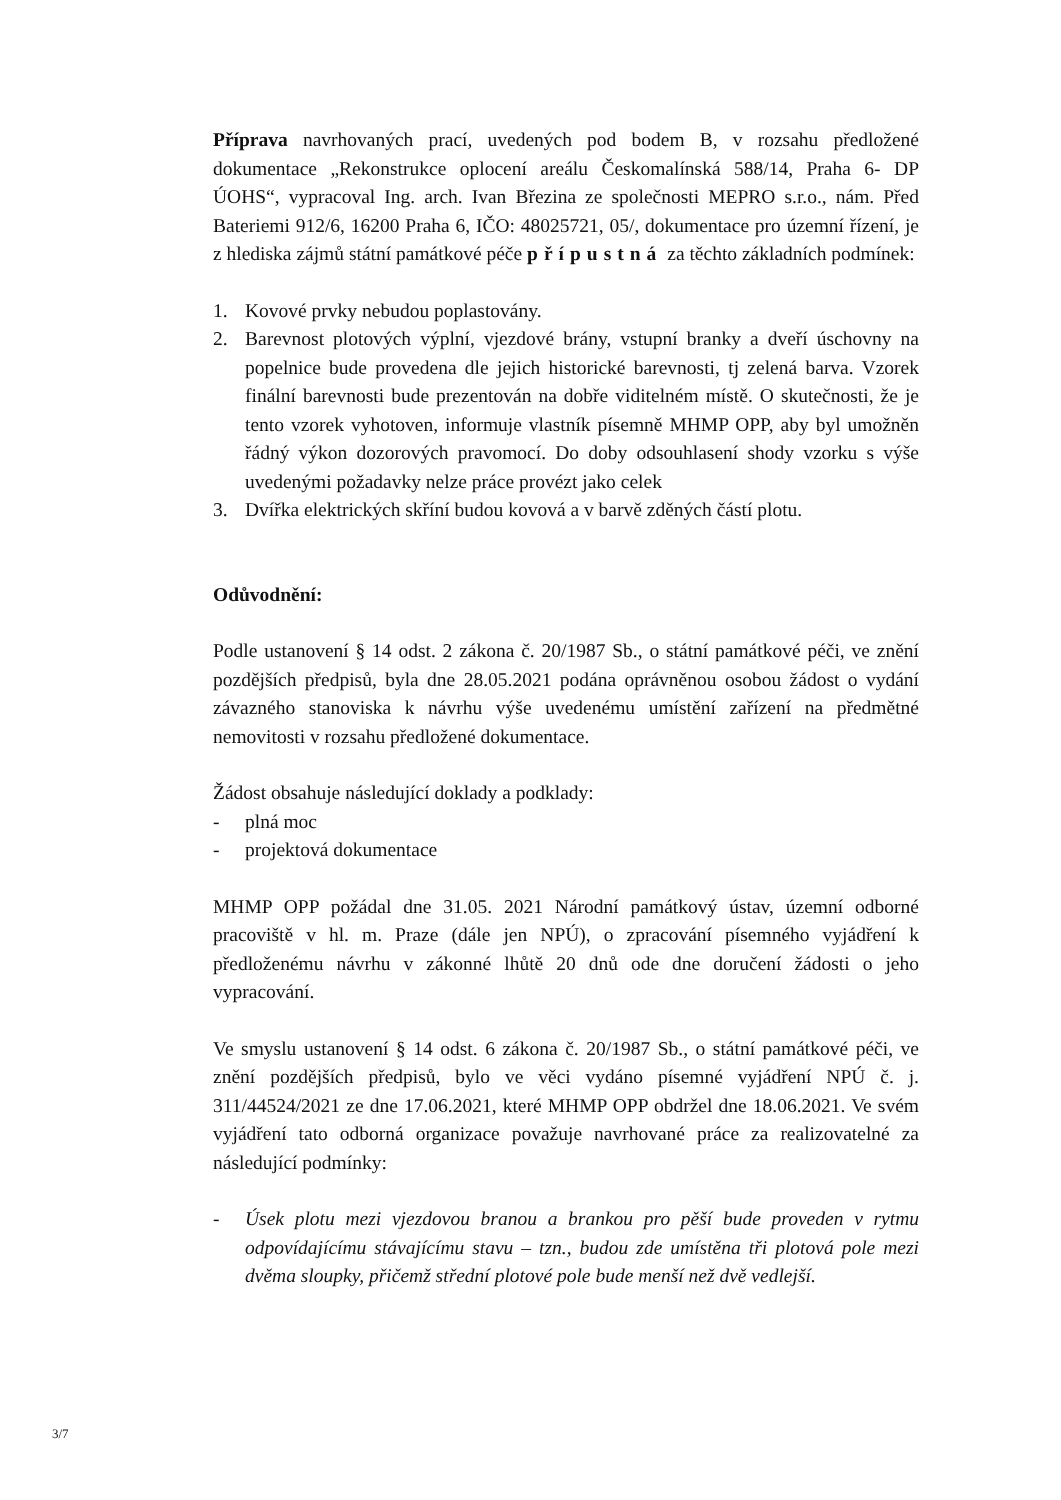Příprava navrhovaných prací, uvedených pod bodem B, v rozsahu předložené dokumentace „Rekonstrukce oplocení areálu Českomalínská 588/14, Praha 6- DP ÚOHS“, vypracoval Ing. arch. Ivan Březina ze společnosti MEPRO s.r.o., nám. Před Bateriemi 912/6, 16200 Praha 6, IČO: 48025721, 05/, dokumentace pro územní řízení, je z hlediska zájmů státní památkové péče přípustná za těchto základních podmínek:
1. Kovové prvky nebudou poplastovány.
2. Barevnost plotových výplní, vjezdové brány, vstupní branky a dveří úschovny na popelnice bude provedena dle jejich historické barevnosti, tj zelená barva. Vzorek finální barevnosti bude prezentován na dobře viditelném místě. O skutečnosti, že je tento vzorek vyhotoven, informuje vlastník písemně MHMP OPP, aby byl umožněn řádný výkon dozorových pravomocí. Do doby odsouhlasení shody vzorku s výše uvedenými požadavky nelze práce provézt jako celek
3. Dvířka elektrických skříní budou kovová a v barvě zděných částí plotu.
Odůvodnění:
Podle ustanovení § 14 odst. 2 zákona č. 20/1987 Sb., o státní památkové péči, ve znění pozdějších předpisů, byla dne 28.05.2021 podána oprávněnou osobou žádost o vydání závazného stanoviska k návrhu výše uvedenému umístění zařízení na předmětné nemovitosti v rozsahu předložené dokumentace.
Žádost obsahuje následující doklady a podklady:
- plná moc
- projektová dokumentace
MHMP OPP požádal dne 31.05. 2021 Národní památkový ústav, územní odborné pracoviště v hl. m. Praze (dále jen NPÚ), o zpracování písemného vyjádření k předloženému návrhu v zákonné lhůtě 20 dnů ode dne doručení žádosti o jeho vypracování.
Ve smyslu ustanovení § 14 odst. 6 zákona č. 20/1987 Sb., o státní památkové péči, ve znění pozdějších předpisů, bylo ve věci vydáno písemné vyjádření NPÚ č. j. 311/44524/2021 ze dne 17.06.2021, které MHMP OPP obdržel dne 18.06.2021. Ve svém vyjádření tato odborná organizace považuje navrhované práce za realizovatelné za následující podmínky:
- Úsek plotu mezi vjezdovou branou a brankou pro pěší bude proveden v rytmu odpovídajícímu stávajícímu stavu – tzn., budou zde umístěna tři plotová pole mezi dvěma sloupky, přičemž střední plotové pole bude menší než dvě vedlejší.
3/7